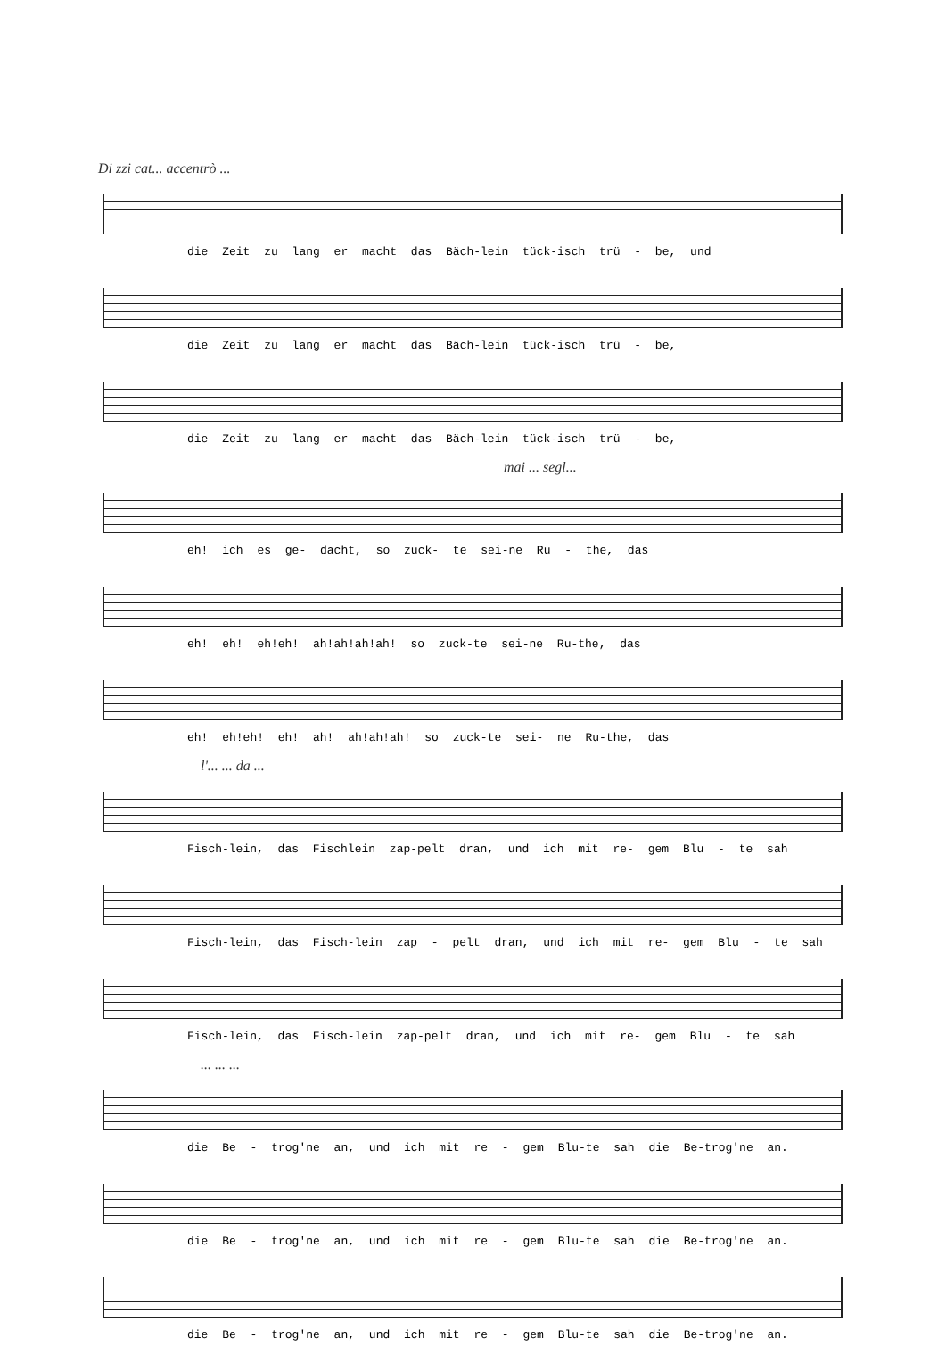Di zzi cat... accentrò ...
die Zeit zu lang er macht das Bäch-lein tück-isch trü - be, und
die Zeit zu lang er macht das Bäch-lein tück-isch trü - be,
die Zeit zu lang er macht das Bäch-lein tück-isch trü - be,
mai ... segl...
eh! ich es ge- dacht, so zuck- te sei-ne Ru - the, das
eh! eh! eh!eh! ah!ah!ah!ah! so zuck-te sei-ne Ru-the, das
eh! eh!eh! eh! ah! ah!ah!ah! so zuck-te sei- ne Ru-the, das
l'... ... da ...
Fisch-lein, das Fischlein zap-pelt dran, und ich mit re- gem Blu - te sah
Fisch-lein, das Fisch-lein zap - pelt dran, und ich mit re- gem Blu - te sah
Fisch-lein, das Fisch-lein zap-pelt dran, und ich mit re- gem Blu - te sah
... ... ...
die Be - trog'ne an, und ich mit re - gem Blu-te sah die Be-trog'ne an.
die Be - trog'ne an, und ich mit re - gem Blu-te sah die Be-trog'ne an.
die Be - trog'ne an, und ich mit re - gem Blu-te sah die Be-trog'ne an.